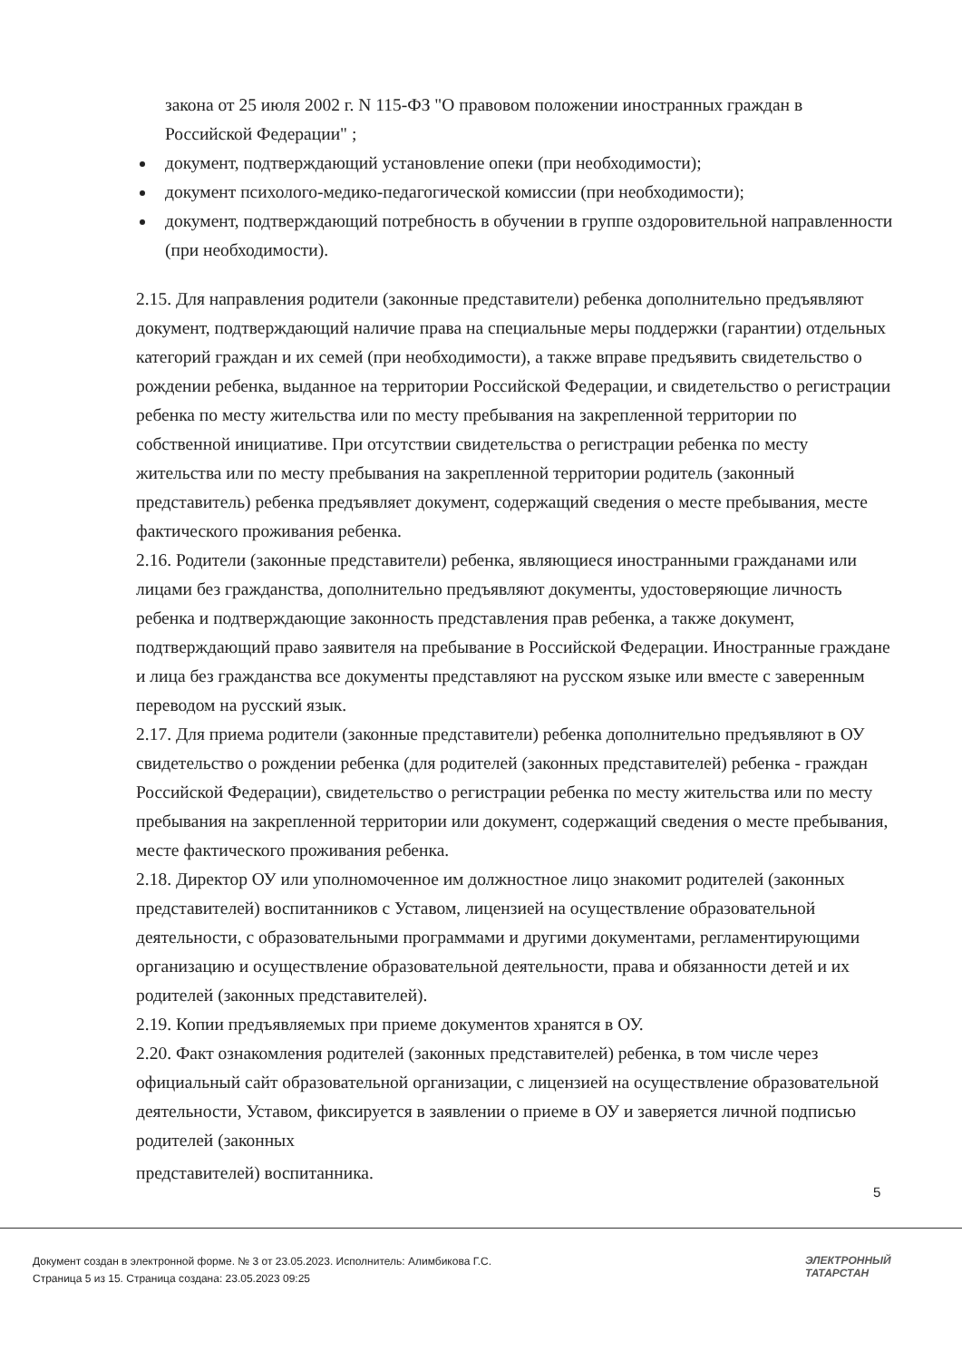закона от 25 июля 2002 г. N 115-ФЗ "О правовом положении иностранных граждан в Российской Федерации" ;
документ, подтверждающий установление опеки (при необходимости);
документ психолого-медико-педагогической комиссии (при необходимости);
документ, подтверждающий потребность в обучении в группе оздоровительной направленности (при необходимости).
2.15. Для направления родители (законные представители) ребенка дополнительно предъявляют документ, подтверждающий наличие права на специальные меры поддержки (гарантии) отдельных категорий граждан и их семей (при необходимости), а также вправе предъявить свидетельство о рождении ребенка, выданное на территории Российской Федерации, и свидетельство о регистрации ребенка по месту жительства или по месту пребывания на закрепленной территории по собственной инициативе. При отсутствии свидетельства о регистрации ребенка по месту жительства или по месту пребывания на закрепленной территории родитель (законный представитель) ребенка предъявляет документ, содержащий сведения о месте пребывания, месте фактического проживания ребенка.
2.16. Родители (законные представители) ребенка, являющиеся иностранными гражданами или лицами без гражданства, дополнительно предъявляют документы, удостоверяющие личность ребенка и подтверждающие законность представления прав ребенка, а также документ, подтверждающий право заявителя на пребывание в Российской Федерации. Иностранные граждане и лица без гражданства все документы представляют на русском языке или вместе с заверенным переводом на русский язык.
2.17. Для приема родители (законные представители) ребенка дополнительно предъявляют в ОУ свидетельство о рождении ребенка (для родителей (законных представителей) ребенка - граждан Российской Федерации), свидетельство о регистрации ребенка по месту жительства или по месту пребывания на закрепленной территории или документ, содержащий сведения о месте пребывания, месте фактического проживания ребенка.
2.18. Директор ОУ или уполномоченное им должностное лицо знакомит родителей (законных представителей) воспитанников с Уставом, лицензией на осуществление образовательной деятельности, с образовательными программами и другими документами, регламентирующими организацию и осуществление образовательной деятельности, права и обязанности детей и их родителей (законных представителей).
2.19. Копии предъявляемых при приеме документов хранятся в ОУ.
2.20. Факт ознакомления родителей (законных представителей) ребенка, в том числе через официальный сайт образовательной организации, с лицензией на осуществление образовательной деятельности, Уставом, фиксируется в заявлении о приеме в ОУ и заверяется личной подписью родителей (законных
представителей) воспитанника.
5
Документ создан в электронной форме. № 3 от 23.05.2023. Исполнитель: Алимбикова Г.С.
Страница 5 из 15. Страница создана: 23.05.2023 09:25
ЭЛЕКТРОННЫЙ
ТАТАРСТАН